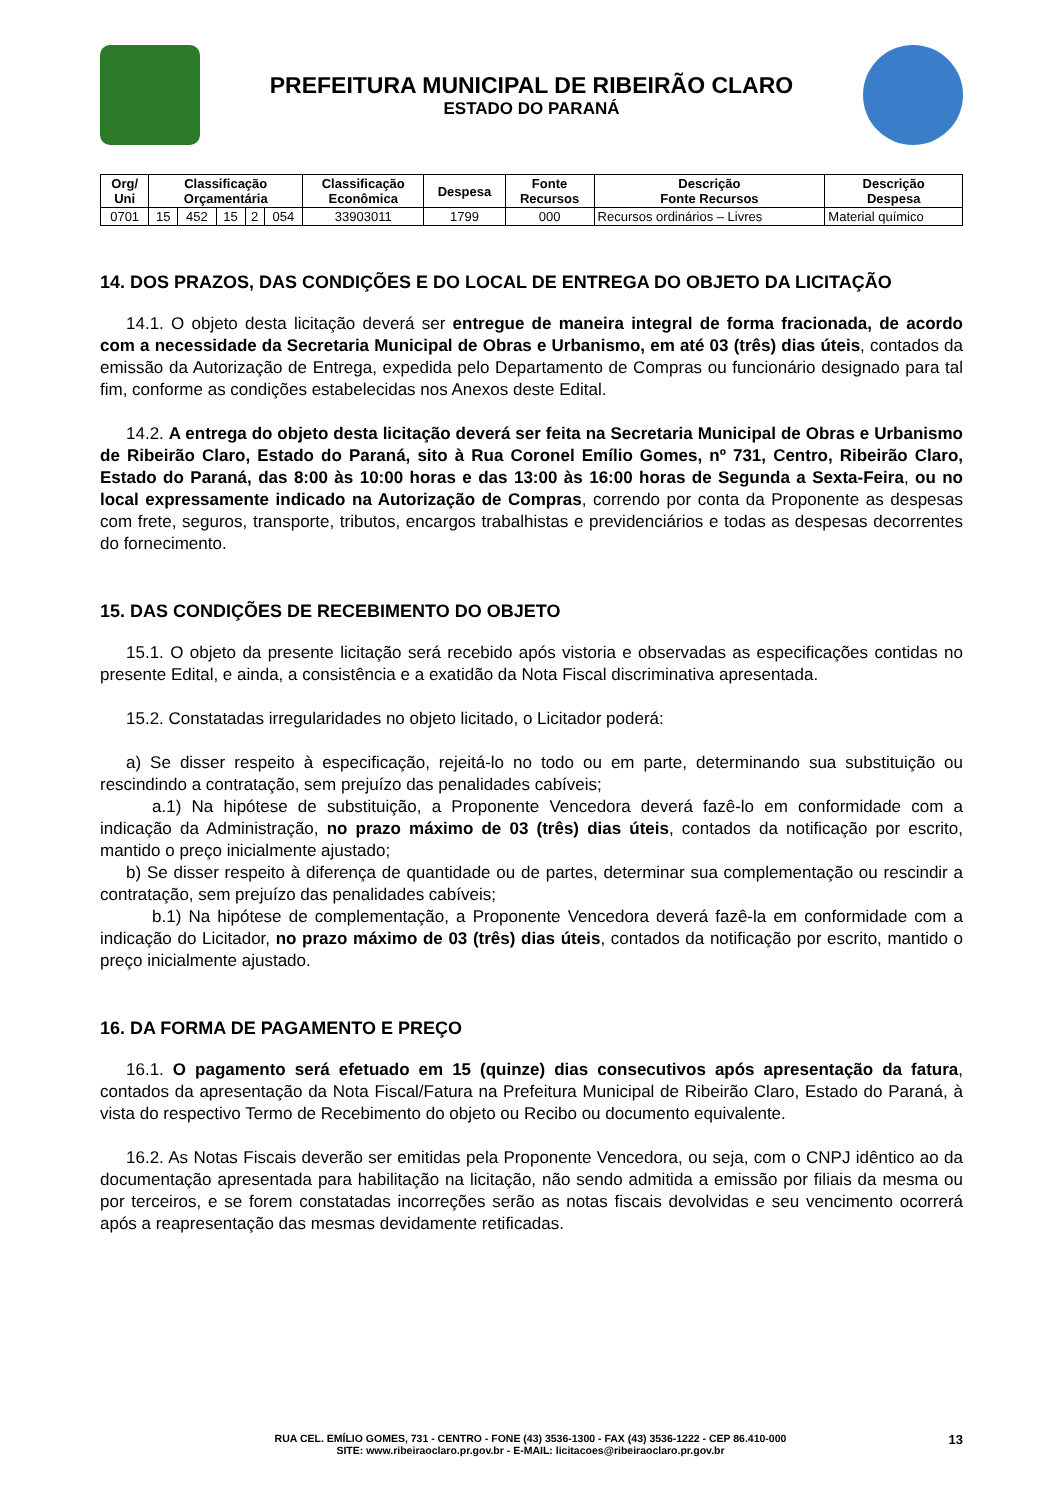PREFEITURA MUNICIPAL DE RIBEIRÃO CLARO
ESTADO DO PARANÁ
| Org/ Uni | Classificação Orçamentária | | | | | Classificação Econômica | Despesa | Fonte Recursos | Descrição Fonte Recursos | Descrição Despesa |
| --- | --- | --- | --- | --- | --- | --- | --- | --- | --- | --- |
| 0701 | 15 | 452 | 15 | 2 | 054 | 33903011 | 1799 | 000 | Recursos ordinários – Livres | Material químico |
14. DOS PRAZOS, DAS CONDIÇÕES E DO LOCAL DE ENTREGA DO OBJETO DA LICITAÇÃO
14.1. O objeto desta licitação deverá ser entregue de maneira integral de forma fracionada, de acordo com a necessidade da Secretaria Municipal de Obras e Urbanismo, em até 03 (três) dias úteis, contados da emissão da Autorização de Entrega, expedida pelo Departamento de Compras ou funcionário designado para tal fim, conforme as condições estabelecidas nos Anexos deste Edital.
14.2. A entrega do objeto desta licitação deverá ser feita na Secretaria Municipal de Obras e Urbanismo de Ribeirão Claro, Estado do Paraná, sito à Rua Coronel Emílio Gomes, nº 731, Centro, Ribeirão Claro, Estado do Paraná, das 8:00 às 10:00 horas e das 13:00 às 16:00 horas de Segunda a Sexta-Feira, ou no local expressamente indicado na Autorização de Compras, correndo por conta da Proponente as despesas com frete, seguros, transporte, tributos, encargos trabalhistas e previdenciários e todas as despesas decorrentes do fornecimento.
15. DAS CONDIÇÕES DE RECEBIMENTO DO OBJETO
15.1. O objeto da presente licitação será recebido após vistoria e observadas as especificações contidas no presente Edital, e ainda, a consistência e a exatidão da Nota Fiscal discriminativa apresentada.
15.2. Constatadas irregularidades no objeto licitado, o Licitador poderá:
a) Se disser respeito à especificação, rejeitá-lo no todo ou em parte, determinando sua substituição ou rescindindo a contratação, sem prejuízo das penalidades cabíveis;
a.1) Na hipótese de substituição, a Proponente Vencedora deverá fazê-lo em conformidade com a indicação da Administração, no prazo máximo de 03 (três) dias úteis, contados da notificação por escrito, mantido o preço inicialmente ajustado;
b) Se disser respeito à diferença de quantidade ou de partes, determinar sua complementação ou rescindir a contratação, sem prejuízo das penalidades cabíveis;
b.1) Na hipótese de complementação, a Proponente Vencedora deverá fazê-la em conformidade com a indicação do Licitador, no prazo máximo de 03 (três) dias úteis, contados da notificação por escrito, mantido o preço inicialmente ajustado.
16. DA FORMA DE PAGAMENTO E PREÇO
16.1. O pagamento será efetuado em 15 (quinze) dias consecutivos após apresentação da fatura, contados da apresentação da Nota Fiscal/Fatura na Prefeitura Municipal de Ribeirão Claro, Estado do Paraná, à vista do respectivo Termo de Recebimento do objeto ou Recibo ou documento equivalente.
16.2. As Notas Fiscais deverão ser emitidas pela Proponente Vencedora, ou seja, com o CNPJ idêntico ao da documentação apresentada para habilitação na licitação, não sendo admitida a emissão por filiais da mesma ou por terceiros, e se forem constatadas incorreções serão as notas fiscais devolvidas e seu vencimento ocorrerá após a reapresentação das mesmas devidamente retificadas.
RUA CEL. EMÍLIO GOMES, 731 - CENTRO - FONE (43) 3536-1300 - FAX (43) 3536-1222 - CEP 86.410-000
SITE: www.ribeiraoclaro.pr.gov.br - E-MAIL: licitacoes@ribeiraoclaro.pr.gov.br
13